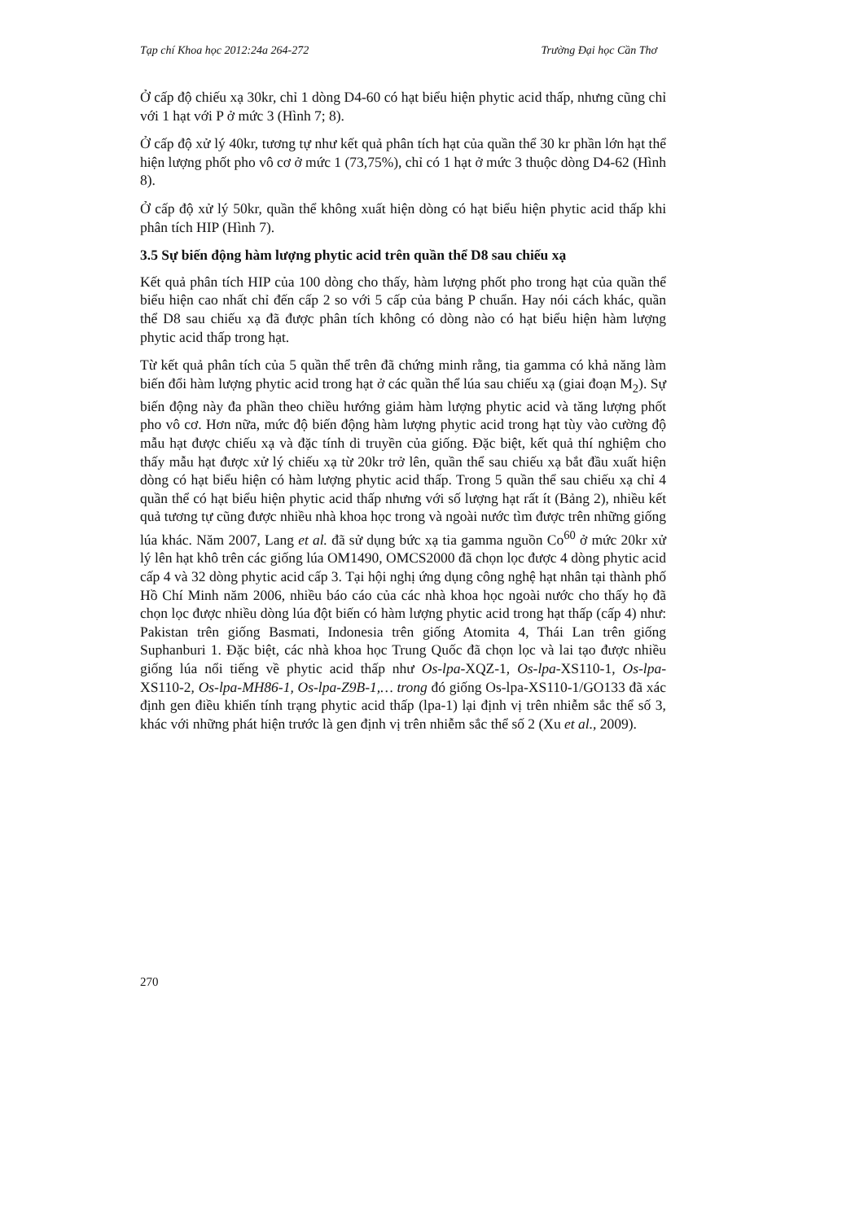Tạp chí Khoa học 2012:24a 264-272 Trường Đại học Cần Thơ
Ở cấp độ chiếu xạ 30kr, chỉ 1 dòng D4-60 có hạt biểu hiện phytic acid thấp, nhưng cũng chỉ với 1 hạt với P ở mức 3 (Hình 7; 8).
Ở cấp độ xử lý 40kr, tương tự như kết quả phân tích hạt của quần thể 30 kr phần lớn hạt thể hiện lượng phốt pho vô cơ ở mức 1 (73,75%), chỉ có 1 hạt ở mức 3 thuộc dòng D4-62 (Hình 8).
Ở cấp độ xử lý 50kr, quần thể không xuất hiện dòng có hạt biểu hiện phytic acid thấp khi phân tích HIP (Hình 7).
3.5 Sự biến động hàm lượng phytic acid trên quần thể D8 sau chiếu xạ
Kết quả phân tích HIP của 100 dòng cho thấy, hàm lượng phốt pho trong hạt của quần thể biểu hiện cao nhất chỉ đến cấp 2 so với 5 cấp của bảng P chuẩn. Hay nói cách khác, quần thể D8 sau chiếu xạ đã được phân tích không có dòng nào có hạt biểu hiện hàm lượng phytic acid thấp trong hạt.
Từ kết quả phân tích của 5 quần thể trên đã chứng minh rằng, tia gamma có khả năng làm biến đổi hàm lượng phytic acid trong hạt ở các quần thể lúa sau chiếu xạ (giai đoạn M<sub>2</sub>). Sự biến động này đa phần theo chiều hướng giảm hàm lượng phytic acid và tăng lượng phốt pho vô cơ. Hơn nữa, mức độ biến động hàm lượng phytic acid trong hạt tùy vào cường độ mẫu hạt được chiếu xạ và đặc tính di truyền của giống. Đặc biệt, kết quả thí nghiệm cho thấy mẫu hạt được xử lý chiếu xạ từ 20kr trở lên, quần thể sau chiếu xạ bắt đầu xuất hiện dòng có hạt biểu hiện có hàm lượng phytic acid thấp. Trong 5 quần thể sau chiếu xạ chỉ 4 quần thể có hạt biểu hiện phytic acid thấp nhưng với số lượng hạt rất ít (Bảng 2), nhiều kết quả tương tự cũng được nhiều nhà khoa học trong và ngoài nước tìm được trên những giống lúa khác. Năm 2007, Lang et al. đã sử dụng bức xạ tia gamma nguồn Co<sup>60</sup> ở mức 20kr xử lý lên hạt khô trên các giống lúa OM1490, OMCS2000 đã chọn lọc được 4 dòng phytic acid cấp 4 và 32 dòng phytic acid cấp 3. Tại hội nghị ứng dụng công nghệ hạt nhân tại thành phố Hồ Chí Minh năm 2006, nhiều báo cáo của các nhà khoa học ngoài nước cho thấy họ đã chọn lọc được nhiều dòng lúa đột biến có hàm lượng phytic acid trong hạt thấp (cấp 4) như: Pakistan trên giống Basmati, Indonesia trên giống Atomita 4, Thái Lan trên giống Suphanburi 1. Đặc biệt, các nhà khoa học Trung Quốc đã chọn lọc và lai tạo được nhiều giống lúa nổi tiếng về phytic acid thấp như Os-lpa-XQZ-1, Os-lpa-XS110-1, Os-lpa-XS110-2, Os-lpa-MH86-1, Os-lpa-Z9B-1,… trong đó giống Os-lpa-XS110-1/GO133 đã xác định gen điều khiển tính trạng phytic acid thấp (lpa-1) lại định vị trên nhiễm sắc thể số 3, khác với những phát hiện trước là gen định vị trên nhiễm sắc thể số 2 (Xu et al., 2009).
270